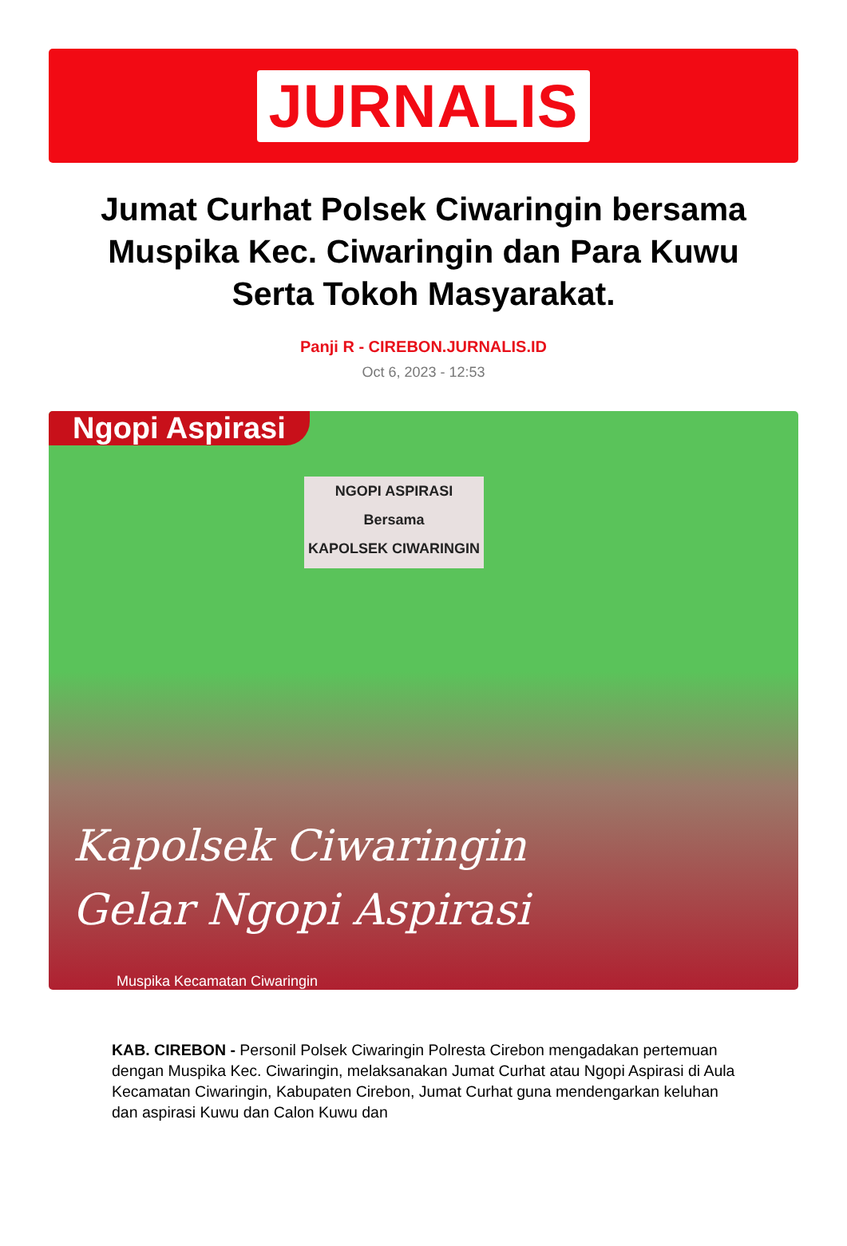JURNALIS
Jumat Curhat Polsek Ciwaringin bersama Muspika Kec. Ciwaringin dan Para Kuwu Serta Tokoh Masyarakat.
Panji R - CIREBON.JURNALIS.ID
Oct 6, 2023 - 12:53
Ngopi Aspirasi
NGOPI ASPIRASI
Bersama
KAPOLSEK CIWARINGIN
Kapolsek Ciwaringin
Gelar Ngopi Aspirasi
Muspika Kecamatan Ciwaringin
KAB. CIREBON - Personil Polsek Ciwaringin Polresta Cirebon mengadakan pertemuan dengan Muspika Kec. Ciwaringin, melaksanakan Jumat Curhat atau Ngopi Aspirasi di Aula Kecamatan Ciwaringin, Kabupaten Cirebon, Jumat Curhat guna mendengarkan keluhan dan aspirasi Kuwu dan Calon Kuwu dan